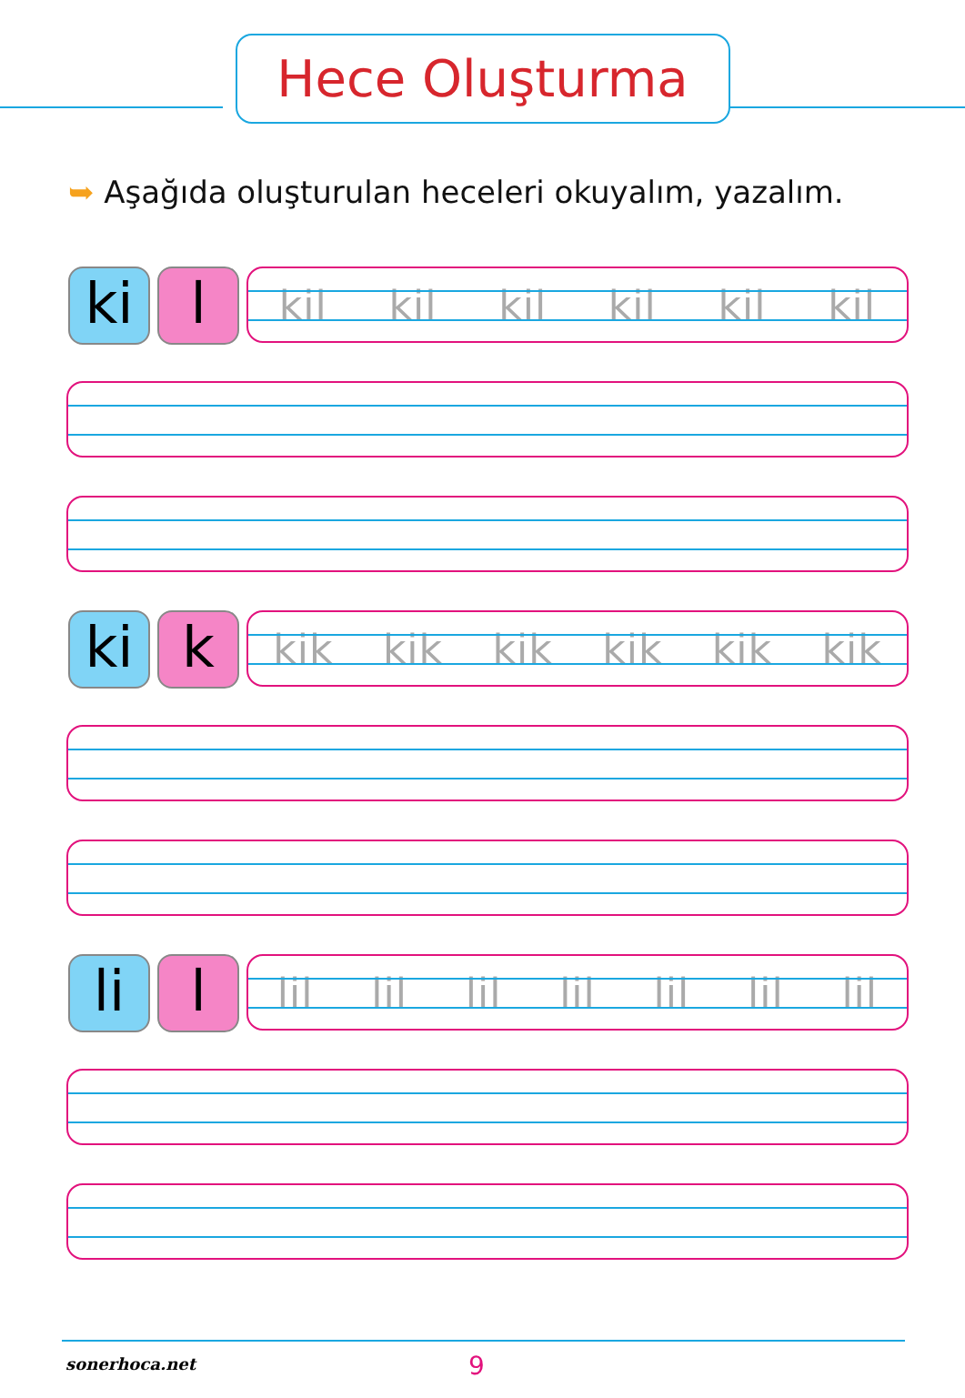Hece Oluşturma
➥ Aşağıda oluşturulan heceleri okuyalım, yazalım.
ki l
kil kil kil kil kil kil
ki k
kik kik kik kik kik kik
li l
lil lil lil lil lil lil lil
sonerhoca.net 9